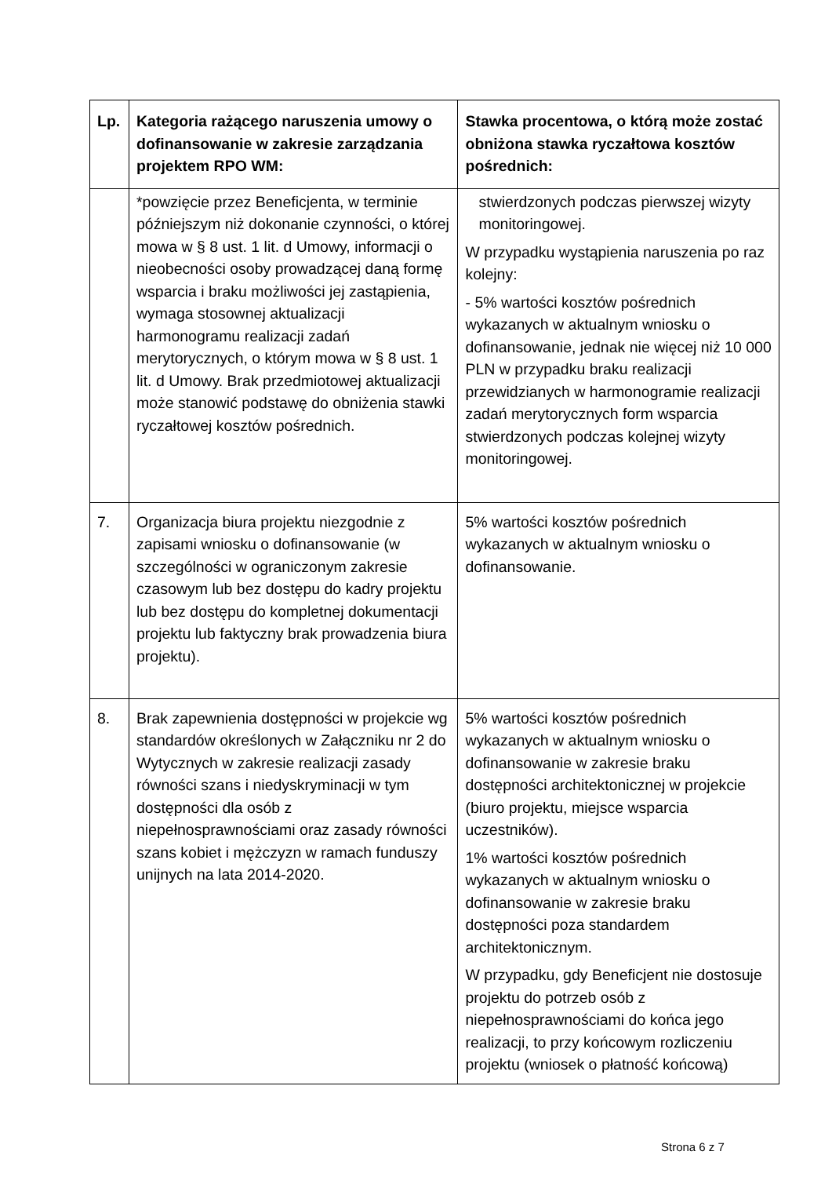| Lp. | Kategoria rażącego naruszenia umowy o dofinansowanie w zakresie zarządzania projektem RPO WM: | Stawka procentowa, o którą może zostać obniżona stawka ryczałtowa kosztów pośrednich: |
| --- | --- | --- |
| | *powzięcie przez Beneficjenta, w terminie późniejszym niż dokonanie czynności, o której mowa w § 8 ust. 1 lit. d Umowy, informacji o nieobecności osoby prowadzącej daną formę wsparcia i braku możliwości jej zastąpienia, wymaga stosownej aktualizacji harmonogramu realizacji zadań merytorycznych, o którym mowa w § 8 ust. 1 lit. d Umowy. Brak przedmiotowej aktualizacji może stanowić podstawę do obniżenia stawki ryczałtowej kosztów pośrednich. | stwierdzonych podczas pierwszej wizyty monitoringowej. W przypadku wystąpienia naruszenia po raz kolejny: - 5% wartości kosztów pośrednich wykazanych w aktualnym wniosku o dofinansowanie, jednak nie więcej niż 10 000 PLN w przypadku braku realizacji przewidzianych w harmonogramie realizacji zadań merytorycznych form wsparcia stwierdzonych podczas kolejnej wizyty monitoringowej. |
| 7. | Organizacja biura projektu niezgodnie z zapisami wniosku o dofinansowanie (w szczególności w ograniczonym zakresie czasowym lub bez dostępu do kadry projektu lub bez dostępu do kompletnej dokumentacji projektu lub faktyczny brak prowadzenia biura projektu). | 5% wartości kosztów pośrednich wykazanych w aktualnym wniosku o dofinansowanie. |
| 8. | Brak zapewnienia dostępności w projekcie wg standardów określonych w Załączniku nr 2 do Wytycznych w zakresie realizacji zasady równości szans i niedyskryminacji w tym dostępności dla osób z niepełnosprawnościami oraz zasady równości szans kobiet i mężczyzn w ramach funduszy unijnych na lata 2014-2020. | 5% wartości kosztów pośrednich wykazanych w aktualnym wniosku o dofinansowanie w zakresie braku dostępności architektonicznej w projekcie (biuro projektu, miejsce wsparcia uczestników). 1% wartości kosztów pośrednich wykazanych w aktualnym wniosku o dofinansowanie w zakresie braku dostępności poza standardem architektonicznym. W przypadku, gdy Beneficjent nie dostosuje projektu do potrzeb osób z niepełnosprawnościami do końca jego realizacji, to przy końcowym rozliczeniu projektu (wniosek o płatność końcową) |
Strona 6 z 7